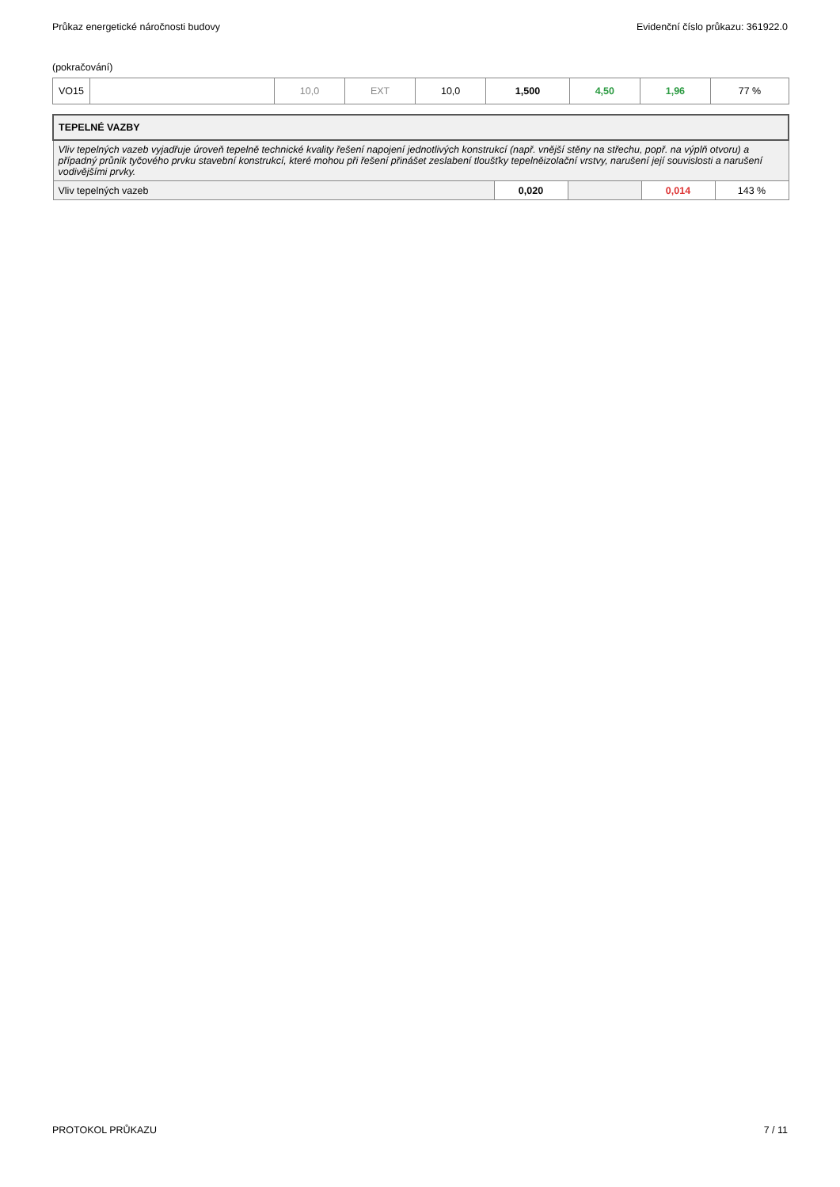Průkaz energetické náročnosti budovy Evidenční číslo průkazu: 361922.0
(pokračování)
| VO15 | | 10,0 | EXT | 10,0 | 1,500 | 4,50 | 1,96 | 77 % |
| TEPELNÉ VAZBY | | | | |
| Vliv tepelných vazeb vyjadřuje úroveň tepelně technické kvality řešení napojení jednotlivých konstrukcí (např. vnější stěny na střechu, popř. na výplň otvoru) a případný průnik tyčového prvku stavební konstrukcí, které mohou při řešení přinášet zeslabení tloušťky tepelněizolační vrstvy, narušení její souvislosti a narušení vodivějšími prvky. | | | | |
| Vliv tepelných vazeb | 0,020 | | 0,014 | 143 % |
PROTOKOL PRŮKAZU 7 / 11